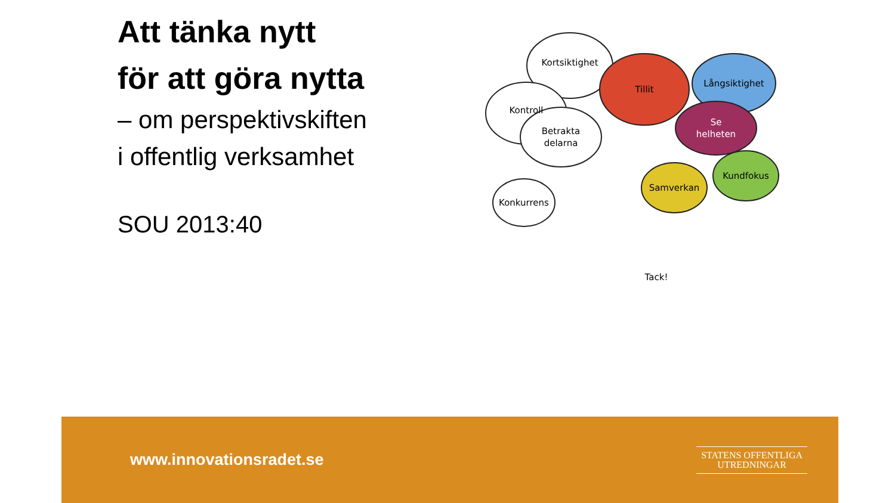Att tänka nytt
för att göra nytta
– om perspektivskiften
i offentlig verksamhet
SOU 2013:40
Kortsiktighet
Kontroll
Betrakta
delarna
Konkurrens
Tillit
Långsiktighet
Se
helheten
Samverkan
Kundfokus
Tack!
www.innovationsradet.se
STATENS OFFENTLIGA
UTREDNINGAR